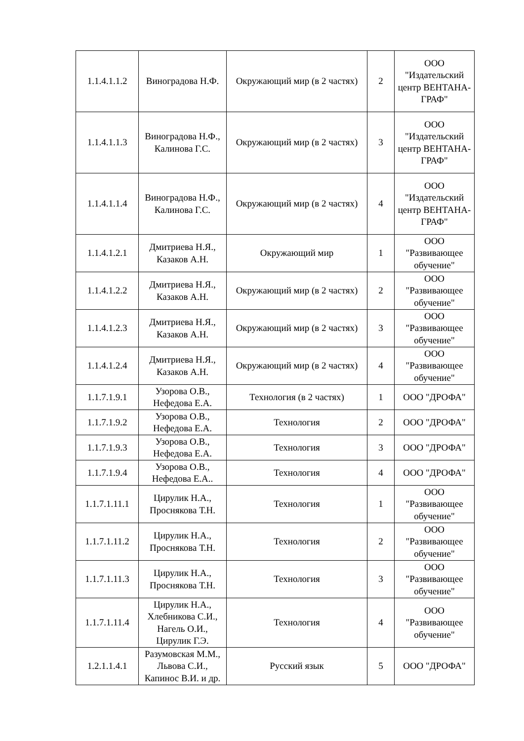| 1.1.4.1.1.2 | Виноградова Н.Ф. | Окружающий мир (в 2 частях) | 2 | ООО "Издательский центр ВЕНТАНА-ГРАФ" |
| 1.1.4.1.1.3 | Виноградова Н.Ф., Калинова Г.С. | Окружающий мир (в 2 частях) | 3 | ООО "Издательский центр ВЕНТАНА-ГРАФ" |
| 1.1.4.1.1.4 | Виноградова Н.Ф., Калинова Г.С. | Окружающий мир (в 2 частях) | 4 | ООО "Издательский центр ВЕНТАНА-ГРАФ" |
| 1.1.4.1.2.1 | Дмитриева Н.Я., Казаков А.Н. | Окружающий мир | 1 | ООО "Развивающее обучение" |
| 1.1.4.1.2.2 | Дмитриева Н.Я., Казаков А.Н. | Окружающий мир (в 2 частях) | 2 | ООО "Развивающее обучение" |
| 1.1.4.1.2.3 | Дмитриева Н.Я., Казаков А.Н. | Окружающий мир (в 2 частях) | 3 | ООО "Развивающее обучение" |
| 1.1.4.1.2.4 | Дмитриева Н.Я., Казаков А.Н. | Окружающий мир (в 2 частях) | 4 | ООО "Развивающее обучение" |
| 1.1.7.1.9.1 | Узорова О.В., Нефедова Е.А. | Технология (в 2 частях) | 1 | ООО "ДРОФА" |
| 1.1.7.1.9.2 | Узорова О.В., Нефедова Е.А. | Технология | 2 | ООО "ДРОФА" |
| 1.1.7.1.9.3 | Узорова О.В., Нефедова Е.А. | Технология | 3 | ООО "ДРОФА" |
| 1.1.7.1.9.4 | Узорова О.В., Нефедова Е.А.. | Технология | 4 | ООО "ДРОФА" |
| 1.1.7.1.11.1 | Цирулик Н.А., Проснякова Т.Н. | Технология | 1 | ООО "Развивающее обучение" |
| 1.1.7.1.11.2 | Цирулик Н.А., Проснякова Т.Н. | Технология | 2 | ООО "Развивающее обучение" |
| 1.1.7.1.11.3 | Цирулик Н.А., Проснякова Т.Н. | Технология | 3 | ООО "Развивающее обучение" |
| 1.1.7.1.11.4 | Цирулик Н.А., Хлебникова С.И., Нагель О.И., Цирулик Г.Э. | Технология | 4 | ООО "Развивающее обучение" |
| 1.2.1.1.4.1 | Разумовская М.М., Львова С.И., Капинос В.И. и др. | Русский язык | 5 | ООО "ДРОФА" |